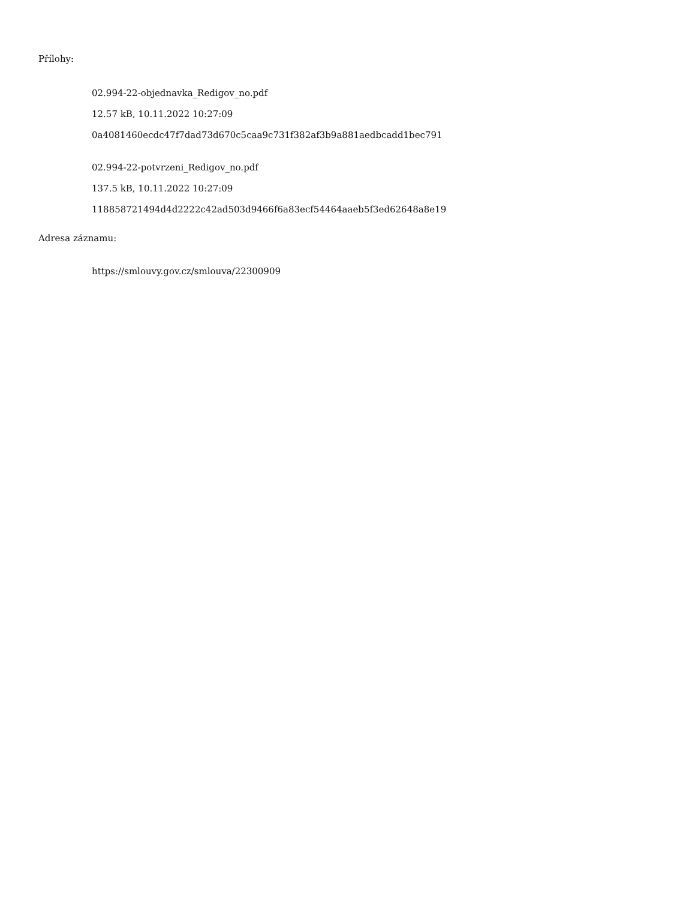Přílohy:
02.994-22-objednavka_Redigov_no.pdf
12.57 kB, 10.11.2022 10:27:09
0a4081460ecdc47f7dad73d670c5caa9c731f382af3b9a881aedbcadd1bec791
02.994-22-potvrzeni_Redigov_no.pdf
137.5 kB, 10.11.2022 10:27:09
118858721494d4d2222c42ad503d9466f6a83ecf54464aaeb5f3ed62648a8e19
Adresa záznamu:
https://smlouvy.gov.cz/smlouva/22300909